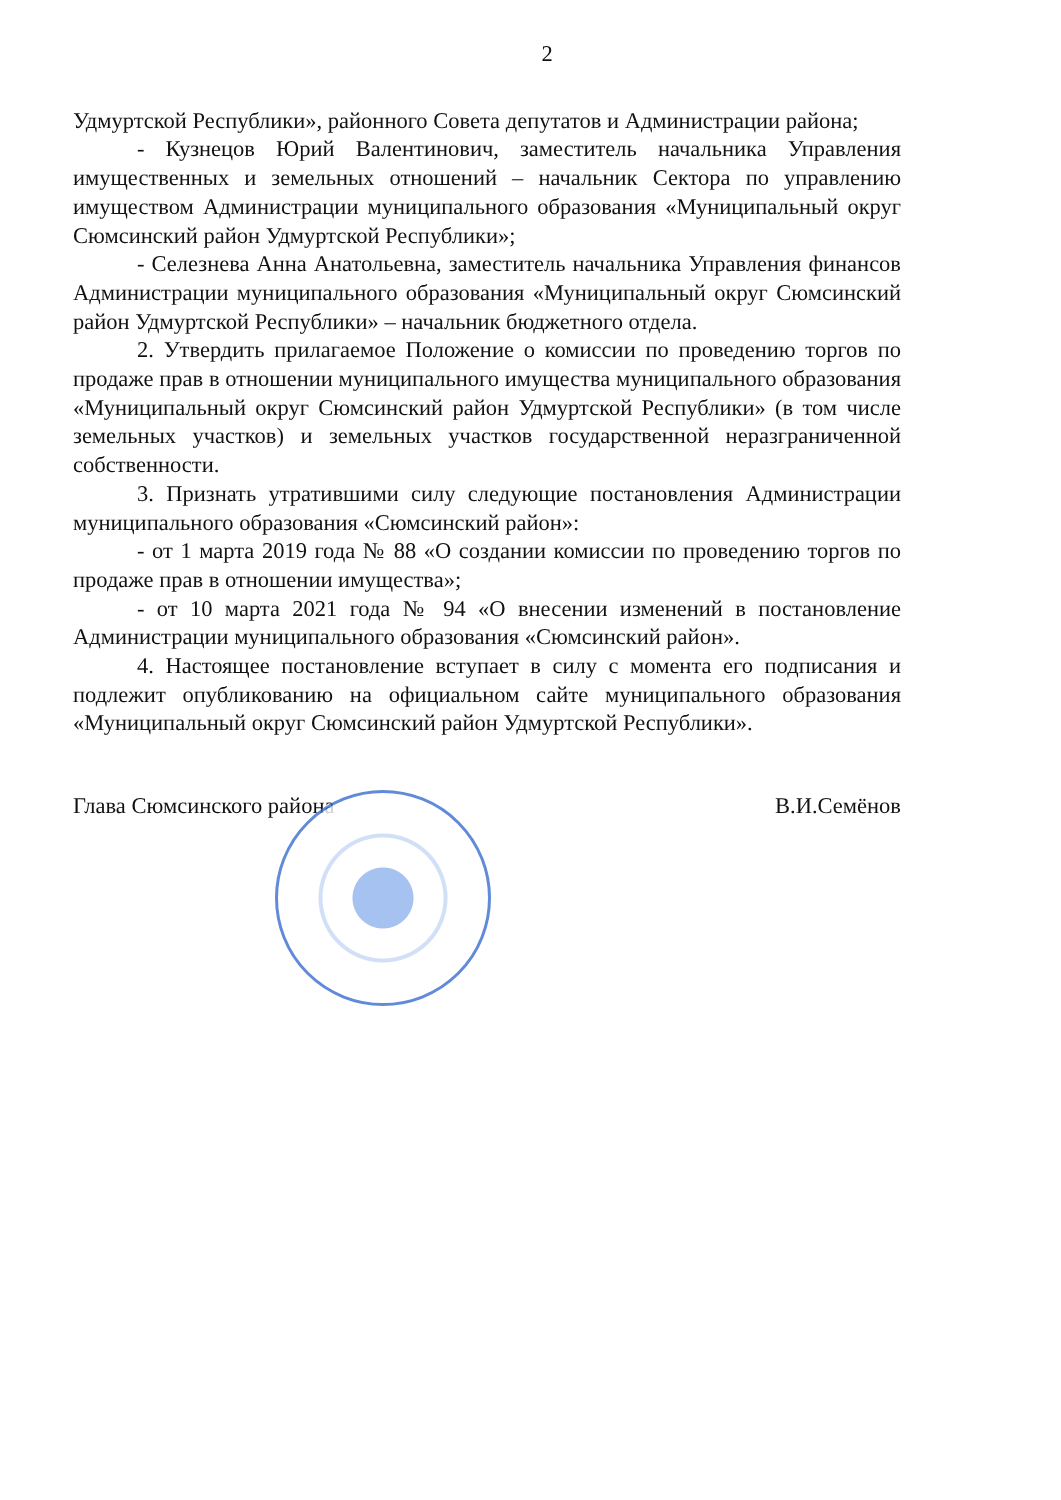2
Удмуртской Республики», районного Совета депутатов и Администрации района;
- Кузнецов Юрий Валентинович, заместитель начальника Управления имущественных и земельных отношений – начальник Сектора по управлению имуществом Администрации муниципального образования «Муниципальный округ Сюмсинский район Удмуртской Республики»;
- Селезнева Анна Анатольевна, заместитель начальника Управления финансов Администрации муниципального образования «Муниципальный округ Сюмсинский район Удмуртской Республики» – начальник бюджетного отдела.
2. Утвердить прилагаемое Положение о комиссии по проведению торгов по продаже прав в отношении муниципального имущества муниципального образования «Муниципальный округ Сюмсинский район Удмуртской Республики» (в том числе земельных участков) и земельных участков государственной неразграниченной собственности.
3. Признать утратившими силу следующие постановления Администрации муниципального образования «Сюмсинский район»:
- от 1 марта 2019 года № 88 «О создании комиссии по проведению торгов по продаже прав в отношении имущества»;
- от 10 марта 2021 года № 94 «О внесении изменений в постановление Администрации муниципального образования «Сюмсинский район».
4. Настоящее постановление вступает в силу с момента его подписания и подлежит опубликованию на официальном сайте муниципального образования «Муниципальный округ Сюмсинский район Удмуртской Республики».
Глава Сюмсинского района В.И.Семёнов